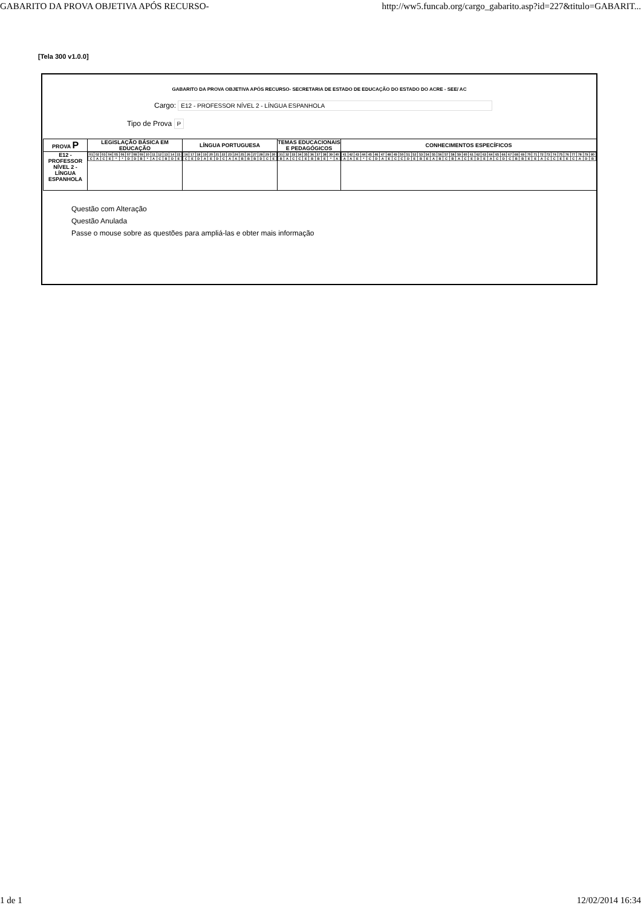GABARITO DA PROVA OBJETIVA APÓS RECURSO- http://ww5.funcab.org/cargo_gabarito.asp?id=227&titulo=GABARIT...
[Tela 300 v1.0.0]
GABARITO DA PROVA OBJETIVA APÓS RECURSO- SECRETARIA DE ESTADO DE EDUCAÇÃO DO ESTADO DO ACRE - SEE/ AC
Cargo: E12 - PROFESSOR NÍVEL 2 - LÍNGUA ESPANHOLA
Tipo de Prova P
| PROVA P | LEGISLAÇÃO BÁSICA EM EDUCAÇÃO | LÍNGUA PORTUGUESA | TEMAS EDUCACIONAIS E PEDAGÓGICOS | CONHECIMENTOS ESPECÍFICOS |
| --- | --- | --- | --- | --- |
| E12 - PROFESSOR NÍVEL 2 - LÍNGUA ESPANHOLA | / 01 / 02 / 03 / 04 / 05 / 06 / 07 / 08 / 09 / 10 / 11 / 12 / 13 / 14 / 15 / / C / A / C / E / * / * / D / D / B / * / A / C / B / D / E / | / 16 / 17 / 18 / 19 / 20 / 21 / 22 / 23 / 24 / 25 / 26 / 27 / 28 / 29 / 30 / / C / E / D / A / E / D / C / A / A / B / B / B / D / C / E / | / 31 / 32 / 33 / 34 / 35 / 36 / 37 / 38 / 39 / 40 / / B / A / C / C / E / B / B / E / * / A / | / 41 / 42 / 43 / 44 / 45 / 46 / 47 / 48 / 49 / 50 / 51 / 52 / 53 / 54 / 55 / 56 / 57 / 58 / 59 / 60 / 61 / 62 / 63 / 64 / 65 / 66 / 67 / 68 / 69 / 70 / 71 / 72 / 73 / 74 / 75 / 76 / 77 / 78 / 79 / 80 / / A / A / E / * / C / D / A / E / C / C / D / E / B / E / A / B / C / B / A / C / E / D / E / A / C / D / C / B / B / E / E / A / C / C / E / E / C / A / D / B / |
Questão com Alteração
Questão Anulada
Passe o mouse sobre as questões para ampliá-las e obter mais informação
1 de 1 12/02/2014 16:34